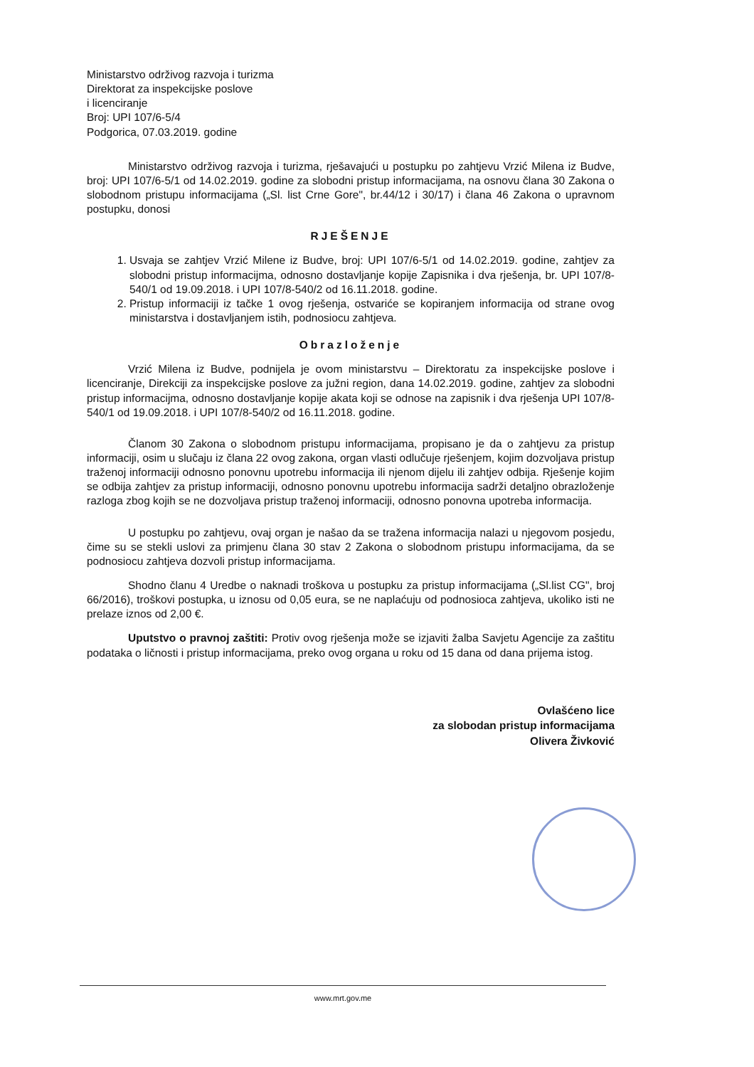Ministarstvo održivog razvoja i turizma
Direktorat za inspekcijske poslove
i licenciranje
Broj: UPI 107/6-5/4
Podgorica, 07.03.2019. godine
Ministarstvo održivog razvoja i turizma, rješavajući u postupku po zahtjevu Vrzić Milena iz Budve, broj: UPI 107/6-5/1 od 14.02.2019. godine za slobodni pristup informacijama, na osnovu člana 30 Zakona o slobodnom pristupu informacijama („Sl. list Crne Gore", br.44/12 i 30/17) i člana 46 Zakona o upravnom postupku, donosi
RJEŠENJE
1. Usvaja se zahtjev Vrzić Milene iz Budve, broj: UPI 107/6-5/1 od 14.02.2019. godine, zahtjev za slobodni pristup informacijma, odnosno dostavljanje kopije Zapisnika i dva rješenja, br. UPI 107/8-540/1 od 19.09.2018. i UPI 107/8-540/2 od 16.11.2018. godine.
2. Pristup informaciji iz tačke 1 ovog rješenja, ostvariće se kopiranjem informacija od strane ovog ministarstva i dostavljanjem istih, podnosiocu zahtjeva.
Obrazloženje
Vrzić Milena iz Budve, podnijela je ovom ministarstvu – Direktoratu za inspekcijske poslove i licenciranje, Direkciji za inspekcijske poslove za južni region, dana 14.02.2019. godine, zahtjev za slobodni pristup informacijma, odnosno dostavljanje kopije akata koji se odnose na zapisnik i dva rješenja UPI 107/8-540/1 od 19.09.2018. i UPI 107/8-540/2 od 16.11.2018. godine.
Članom 30 Zakona o slobodnom pristupu informacijama, propisano je da o zahtjevu za pristup informaciji, osim u slučaju iz člana 22 ovog zakona, organ vlasti odlučuje rješenjem, kojim dozvoljava pristup traženoj informaciji odnosno ponovnu upotrebu informacija ili njenom dijelu ili zahtjev odbija. Rješenje kojim se odbija zahtjev za pristup informaciji, odnosno ponovnu upotrebu informacija sadrži detaljno obrazloženje razloga zbog kojih se ne dozvoljava pristup traženoj informaciji, odnosno ponovna upotreba informacija.
U postupku po zahtjevu, ovaj organ je našao da se tražena informacija nalazi u njegovom posjedu, čime su se stekli uslovi za primjenu člana 30 stav 2 Zakona o slobodnom pristupu informacijama, da se podnosiocu zahtjeva dozvoli pristup informacijama.
Shodno članu 4 Uredbe o naknadi troškova u postupku za pristup informacijama („Sl.list CG", broj 66/2016), troškovi postupka, u iznosu od 0,05 eura, se ne naplaćuju od podnosioca zahtjeva, ukoliko isti ne prelaze iznos od 2,00 €.
Uputstvo o pravnoj zaštiti: Protiv ovog rješenja može se izjaviti žalba Savjetu Agencije za zaštitu podataka o ličnosti i pristup informacijama, preko ovog organa u roku od 15 dana od dana prijema istog.
Ovlašćeno lice
za slobodan pristup informacijama
Olivera Živković
www.mrt.gov.me